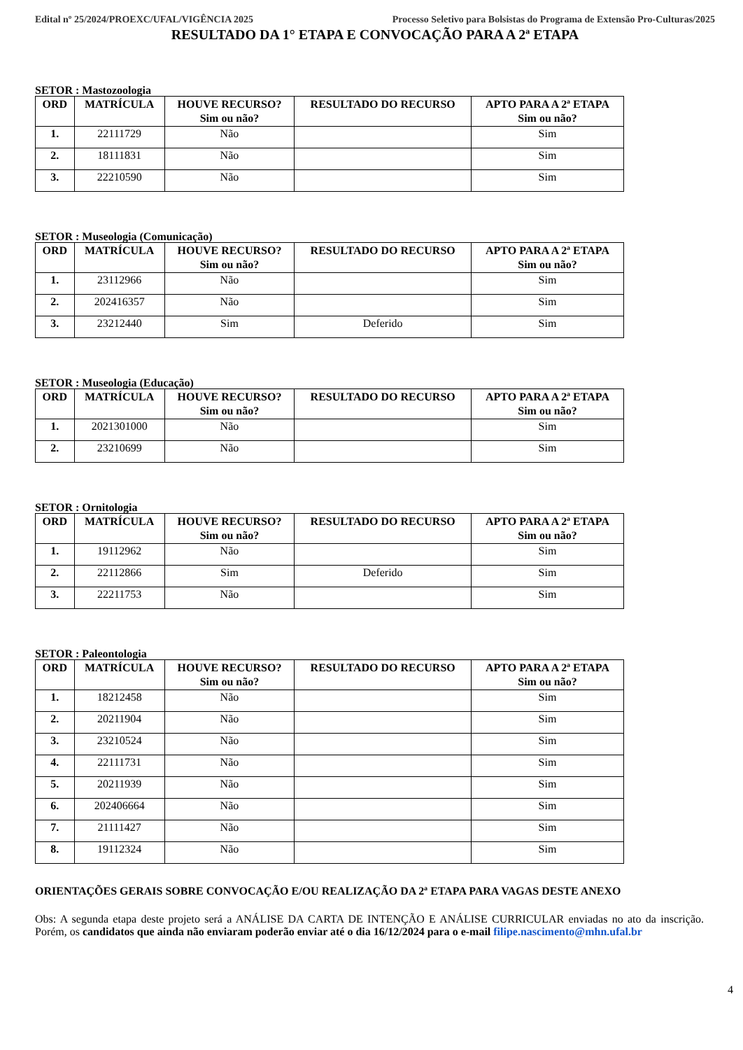Edital nº 25/2024/PROEXC/UFAL/VIGÊNCIA 2025 Processo Seletivo para Bolsistas do Programa de Extensão Pro-Culturas/2025
RESULTADO DA 1° ETAPA E CONVOCAÇÃO PARA A 2ª ETAPA
SETOR : Mastozoologia
| ORD | MATRÍCULA | HOUVE RECURSO? Sim ou não? | RESULTADO DO RECURSO | APTO PARA A 2ª ETAPA Sim ou não? |
| --- | --- | --- | --- | --- |
| 1. | 22111729 | Não | | Sim |
| 2. | 18111831 | Não | | Sim |
| 3. | 22210590 | Não | | Sim |
SETOR : Museologia (Comunicação)
| ORD | MATRÍCULA | HOUVE RECURSO? Sim ou não? | RESULTADO DO RECURSO | APTO PARA A 2ª ETAPA Sim ou não? |
| --- | --- | --- | --- | --- |
| 1. | 23112966 | Não | | Sim |
| 2. | 202416357 | Não | | Sim |
| 3. | 23212440 | Sim | Deferido | Sim |
SETOR : Museologia (Educação)
| ORD | MATRÍCULA | HOUVE RECURSO? Sim ou não? | RESULTADO DO RECURSO | APTO PARA A 2ª ETAPA Sim ou não? |
| --- | --- | --- | --- | --- |
| 1. | 2021301000 | Não | | Sim |
| 2. | 23210699 | Não | | Sim |
SETOR : Ornitologia
| ORD | MATRÍCULA | HOUVE RECURSO? Sim ou não? | RESULTADO DO RECURSO | APTO PARA A 2ª ETAPA Sim ou não? |
| --- | --- | --- | --- | --- |
| 1. | 19112962 | Não | | Sim |
| 2. | 22112866 | Sim | Deferido | Sim |
| 3. | 22211753 | Não | | Sim |
SETOR : Paleontologia
| ORD | MATRÍCULA | HOUVE RECURSO? Sim ou não? | RESULTADO DO RECURSO | APTO PARA A 2ª ETAPA Sim ou não? |
| --- | --- | --- | --- | --- |
| 1. | 18212458 | Não | | Sim |
| 2. | 20211904 | Não | | Sim |
| 3. | 23210524 | Não | | Sim |
| 4. | 22111731 | Não | | Sim |
| 5. | 20211939 | Não | | Sim |
| 6. | 202406664 | Não | | Sim |
| 7. | 21111427 | Não | | Sim |
| 8. | 19112324 | Não | | Sim |
ORIENTAÇÕES GERAIS SOBRE CONVOCAÇÃO E/OU REALIZAÇÃO DA 2ª ETAPA PARA VAGAS DESTE ANEXO
Obs: A segunda etapa deste projeto será a ANÁLISE DA CARTA DE INTENÇÃO E ANÁLISE CURRICULAR enviadas no ato da inscrição. Porém, os candidatos que ainda não enviaram poderão enviar até o dia 16/12/2024 para o e-mail filipe.nascimento@mhn.ufal.br
4